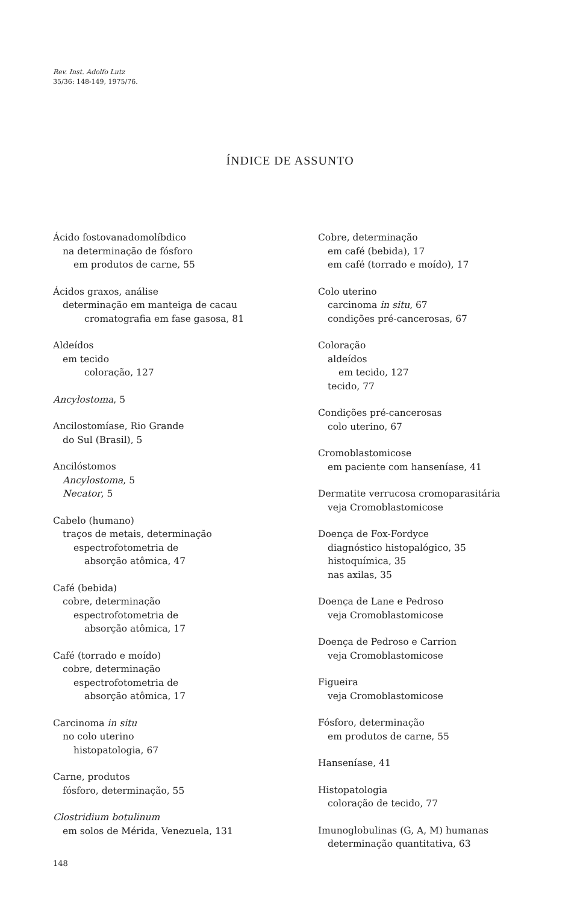Rev. Inst. Adolfo Lutz
35/36: 148-149, 1975/76.
ÍNDICE DE ASSUNTO
Ácido fostovanadomolíbdico
na determinação de fósforo
em produtos de carne, 55
Ácidos graxos, análise
determinação em manteiga de cacau
cromatografia em fase gasosa, 81
Aldeídos
em tecido
coloração, 127
Ancylostoma, 5
Ancilostomíase, Rio Grande
do Sul (Brasil), 5
Ancilóstomos
Ancylostoma, 5
Necator, 5
Cabelo (humano)
traços de metais, determinação
espectrofotometria de
absorção atômica, 47
Café (bebida)
cobre, determinação
espectrofotometria de
absorção atômica, 17
Café (torrado e moído)
cobre, determinação
espectrofotometria de
absorção atômica, 17
Carcinoma in situ
no colo uterino
histopatologia, 67
Carne, produtos
fósforo, determinação, 55
Clostridium botulinum
em solos de Mérida, Venezuela, 131
Cobre, determinação
em café (bebida), 17
em café (torrado e moído), 17
Colo uterino
carcinoma in situ, 67
condições pré-cancerosas, 67
Coloração
aldeídos
em tecido, 127
tecido, 77
Condições pré-cancerosas
colo uterino, 67
Cromoblastomicose
em paciente com hanseníase, 41
Dermatite verrucosa cromoparasitária
veja Cromoblastomicose
Doença de Fox-Fordyce
diagnóstico histopalógico, 35
histoquímica, 35
nas axilas, 35
Doença de Lane e Pedroso
veja Cromoblastomicose
Doença de Pedroso e Carrion
veja Cromoblastomicose
Figueira
veja Cromoblastomicose
Fósforo, determinação
em produtos de carne, 55
Hanseníase, 41
Histopatologia
coloração de tecido, 77
Imunoglobulinas (G, A, M) humanas
determinação quantitativa, 63
148